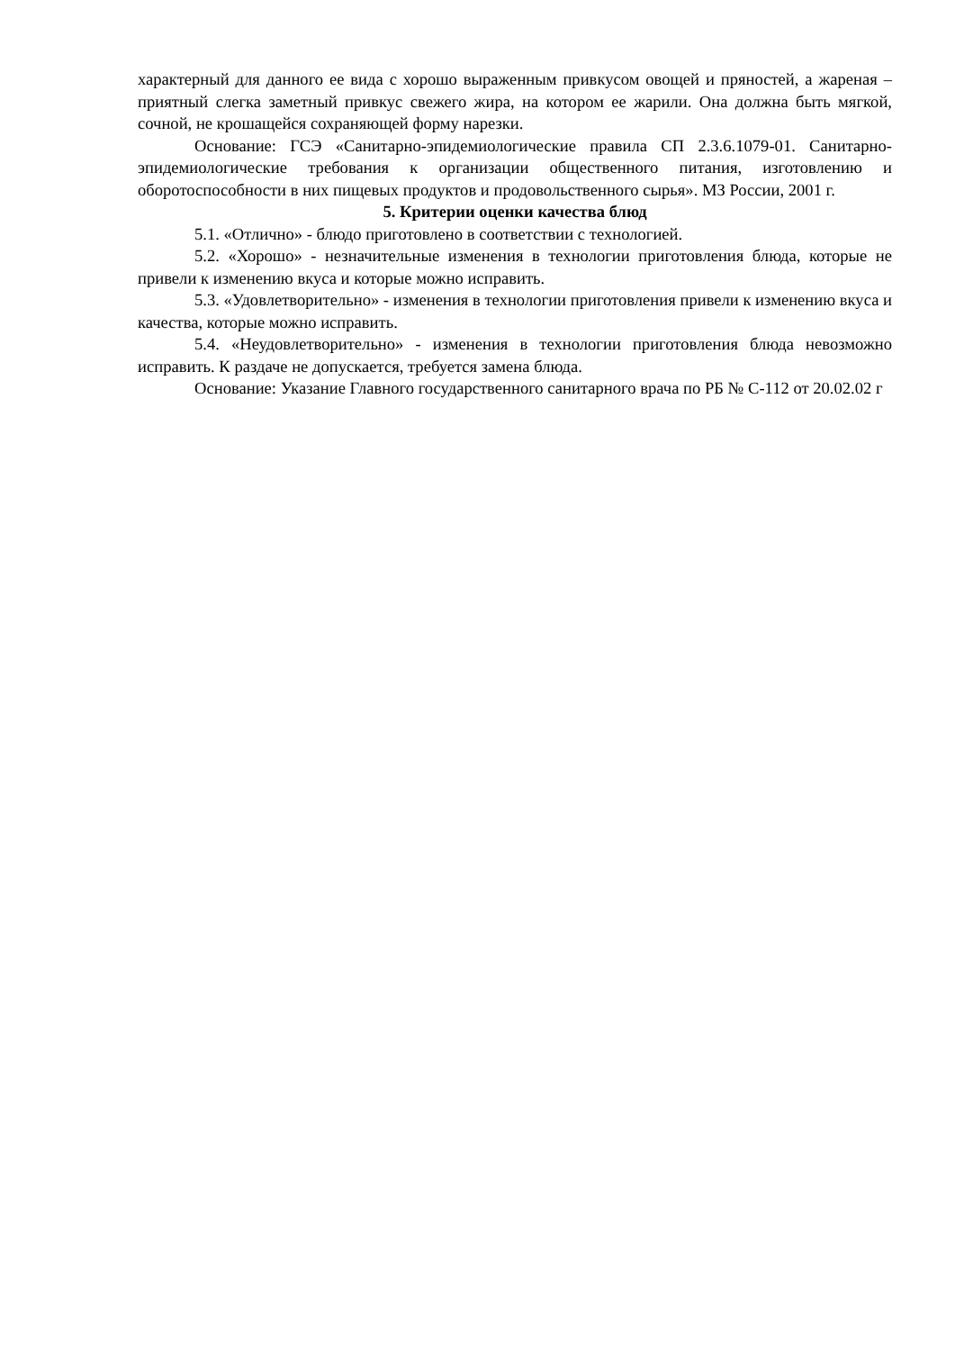характерный для данного ее вида с хорошо выраженным привкусом овощей и пряностей, а жареная – приятный слегка заметный привкус свежего жира, на котором ее жарили. Она должна быть мягкой, сочной, не крошащейся сохраняющей форму нарезки.
Основание: ГСЭ «Санитарно-эпидемиологические правила СП 2.3.6.1079-01. Санитарно-эпидемиологические требования к организации общественного питания, изготовлению и оборотоспособности в них пищевых продуктов и продовольственного сырья». МЗ России, 2001 г.
5. Критерии оценки качества блюд
5.1. «Отлично» - блюдо приготовлено в соответствии с технологией.
5.2. «Хорошо» - незначительные изменения в технологии приготовления блюда, которые не привели к изменению вкуса и которые можно исправить.
5.3. «Удовлетворительно» - изменения в технологии приготовления привели к изменению вкуса и качества, которые можно исправить.
5.4. «Неудовлетворительно» - изменения в технологии приготовления блюда невозможно исправить. К раздаче не допускается, требуется замена блюда.
Основание: Указание Главного государственного санитарного врача по РБ № С-112 от 20.02.02 г